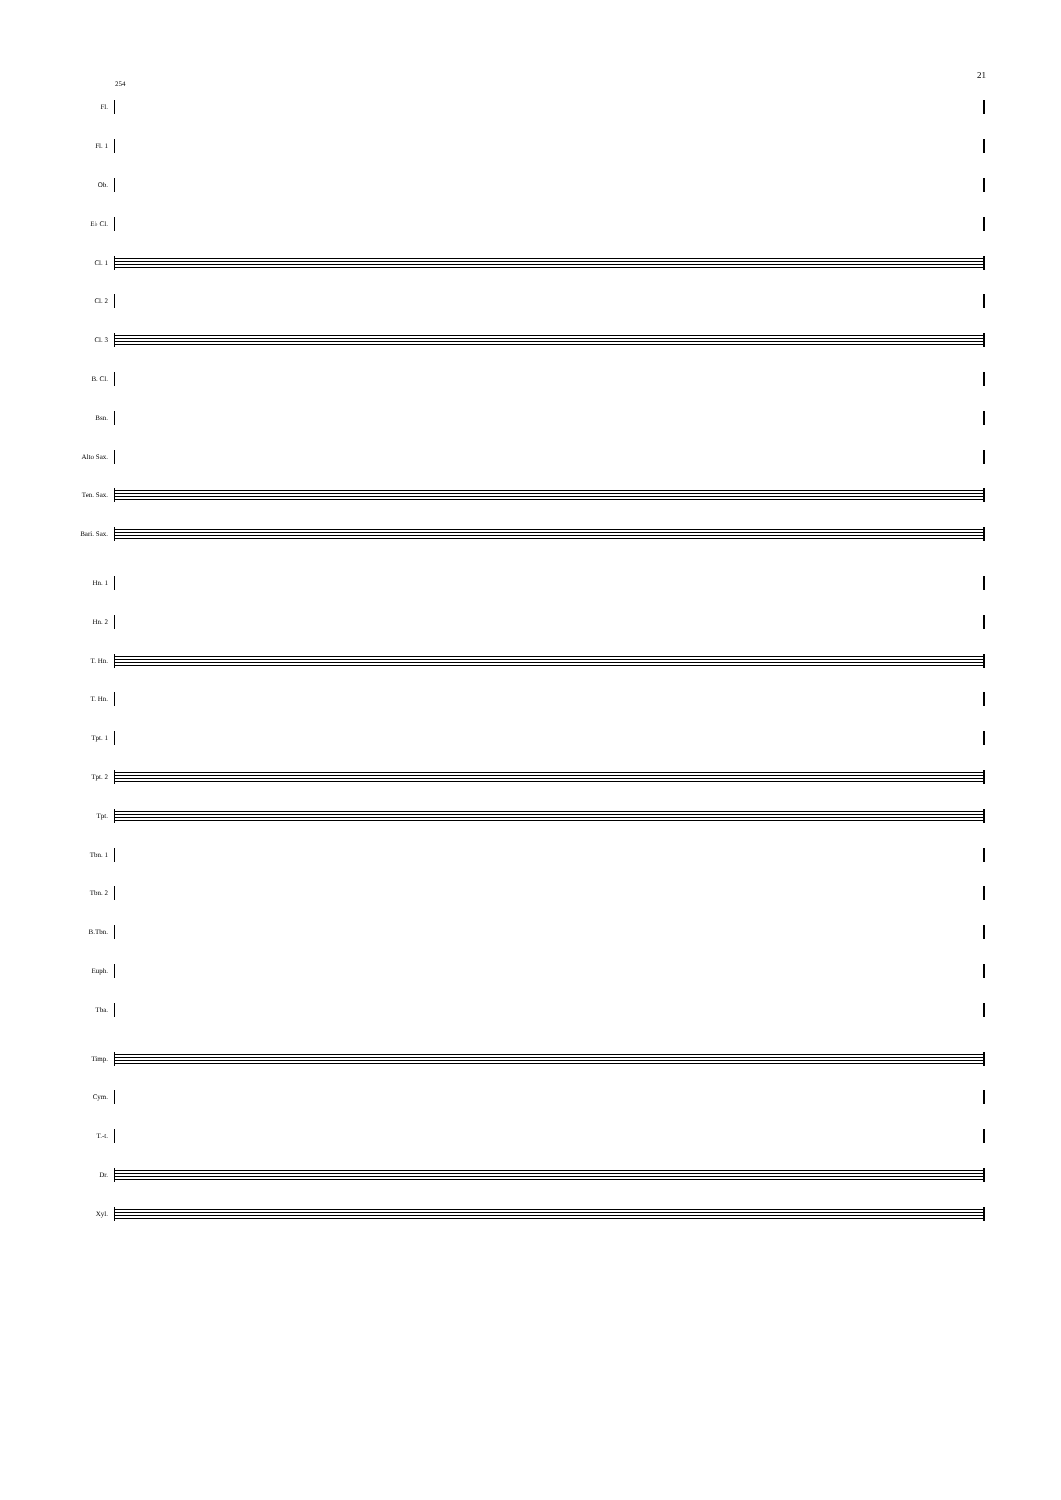21
254
Fl.
Fl. 1
Ob.
E♭ Cl.
Cl. 1
Cl. 2
Cl. 3
B. Cl.
Bsn.
Alto Sax.
Ten. Sax.
Bari. Sax.
Hn. 1
Hn. 2
T. Hn.
T. Hn.
Tpt. 1
Tpt. 2
Tpt.
Tbn. 1
Tbn. 2
B.Tbn.
Euph.
Tba.
Timp.
Cym.
T.-t.
Dr.
Xyl.